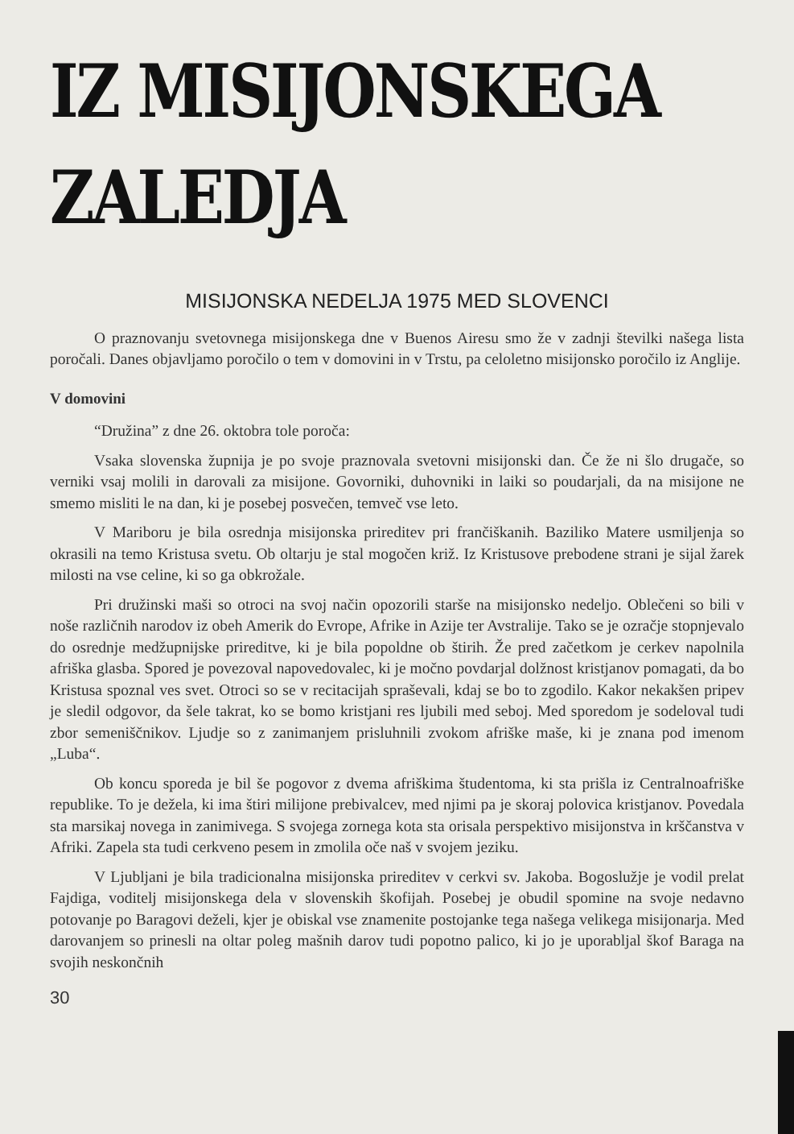IZ MISIJONSKEGA ZALEDJA
MISIJONSKA NEDELJA 1975 MED SLOVENCI
O praznovanju svetovnega misijonskega dne v Buenos Airesu smo že v zadnji številki našega lista poročali. Danes objavljamo poročilo o tem v domovini in v Trstu, pa celoletno misijonsko poročilo iz Anglije.
V domovini
“Družina” z dne 26. oktobra tole poroča:
Vsaka slovenska župnija je po svoje praznovala svetovni misijonski dan. Če že ni šlo drugače, so verniki vsaj molili in darovali za misijone. Govorniki, duhovniki in laiki so poudarjali, da na misijone ne smemo misliti le na dan, ki je posebej posvečen, temveč vse leto.
V Mariboru je bila osrednja misijonska prireditev pri frančiškanih. Baziliko Matere usmiljenja so okrasili na temo Kristusa svetu. Ob oltarju je stal mogočen križ. Iz Kristusove prebodene strani je sijal žarek milosti na vse celine, ki so ga obkrožale.
Pri družinski maši so otroci na svoj način opozorili starše na misijonsko nedeljo. Oblečeni so bili v noše različnih narodov iz obeh Amerik do Evrope, Afrike in Azije ter Avstralije. Tako se je ozračje stopnjevalo do osrednje medžupnijske prireditve, ki je bila popoldne ob štirih. Že pred začetkom je cerkev napolnila afriška glasba. Spored je povezoval napovedovalec, ki je močno povdarjal dolžnost kristjanov pomagati, da bo Kristusa spoznal ves svet. Otroci so se v recitacijah spraševali, kdaj se bo to zgodilo. Kakor nekakšen pripev je sledil odgovor, da šele takrat, ko se bomo kristjani res ljubili med seboj. Med sporedom je sodeloval tudi zbor semeniščnikov. Ljudje so z zanimanjem prisluhnili zvokom afriške maše, ki je znana pod imenom „Luba“.
Ob koncu sporeda je bil še pogovor z dvema afriškima študentoma, ki sta prišla iz Centralnoafriške republike. To je dežela, ki ima štiri milijone prebivalcev, med njimi pa je skoraj polovica kristjanov. Povedala sta marsikaj novega in zanimivega. S svojega zornega kota sta orisala perspektivo misijonstva in krščanstva v Afriki. Zapela sta tudi cerkveno pesem in zmolila oče naš v svojem jeziku.
V Ljubljani je bila tradicionalna misijonska prireditev v cerkvi sv. Jakoba. Bogoslužje je vodil prelat Fajdiga, voditelj misijonskega dela v slovenskih škofijah. Posebej je obudil spomine na svoje nedavno potovanje po Baragovi deželi, kjer je obiskal vse znamenite postojanke tega našega velikega misijonarja. Med darovanjem so prinesli na oltar poleg mašnih darov tudi popotno palico, ki jo je uporabljal škof Baraga na svojih neskončnih
30